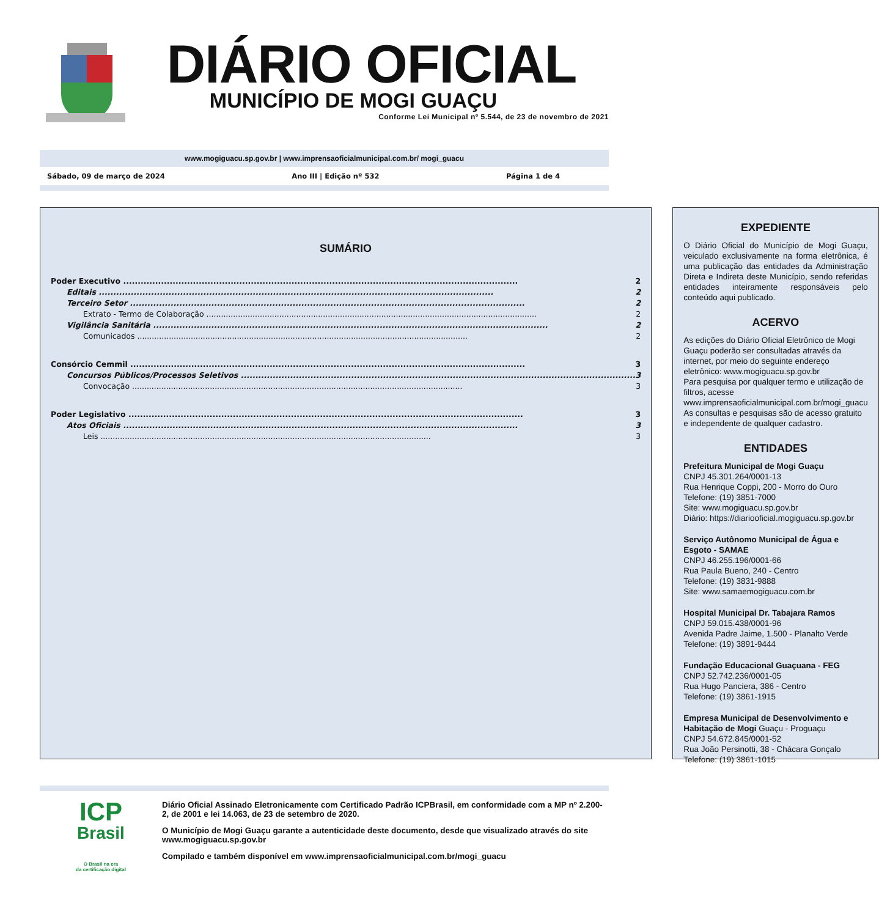DIÁRIO OFICIAL
MUNICÍPIO DE MOGI GUAÇU
Conforme Lei Municipal nº 5.544, de 23 de novembro de 2021
www.mogiguacu.sp.gov.br | www.imprensaoficialmunicipal.com.br/ mogi_guacu
Sábado, 09 de março de 2024 Ano III | Edição nº 532 Página 1 de 4
SUMÁRIO
Poder Executivo 2
Editais 2
Terceiro Setor 2
Extrato - Termo de Colaboração 2
Vigilância Sanitária 2
Comunicados 2
Consórcio Cemmil 3
Concursos Públicos/Processos Seletivos 3
Convocação 3
Poder Legislativo 3
Atos Oficiais 3
Leis 3
EXPEDIENTE
O Diário Oficial do Município de Mogi Guaçu, veiculado exclusivamente na forma eletrônica, é uma publicação das entidades da Administração Direta e Indireta deste Município, sendo referidas entidades inteiramente responsáveis pelo conteúdo aqui publicado.
ACERVO
As edições do Diário Oficial Eletrônico de Mogi Guaçu poderão ser consultadas através da internet, por meio do seguinte endereço eletrônico: www.mogiguacu.sp.gov.br
Para pesquisa por qualquer termo e utilização de filtros, acesse www.imprensaoficialmunicipal.com.br/mogi_guacu
As consultas e pesquisas são de acesso gratuito e independente de qualquer cadastro.
ENTIDADES
Prefeitura Municipal de Mogi Guaçu
CNPJ 45.301.264/0001-13
Rua Henrique Coppi, 200 - Morro do Ouro
Telefone: (19) 3851-7000
Site: www.mogiguacu.sp.gov.br
Diário: https://diariooficial.mogiguacu.sp.gov.br
Serviço Autônomo Municipal de Água e Esgoto - SAMAE
CNPJ 46.255.196/0001-66
Rua Paula Bueno, 240 - Centro
Telefone: (19) 3831-9888
Site: www.samaemogiguacu.com.br
Hospital Municipal Dr. Tabajara Ramos
CNPJ 59.015.438/0001-96
Avenida Padre Jaime, 1.500 - Planalto Verde
Telefone: (19) 3891-9444
Fundação Educacional Guaçuana - FEG
CNPJ 52.742.236/0001-05
Rua Hugo Panciera, 386 - Centro
Telefone: (19) 3861-1915
Empresa Municipal de Desenvolvimento e Habitação de Mogi Guaçu - Proguaçu
CNPJ 54.672.845/0001-52
Rua João Persinotti, 38 - Chácara Gonçalo
Telefone: (19) 3861-1015
ICP
Brasil
O Brasil na era
da certificação digital
Diário Oficial Assinado Eletronicamente com Certificado Padrão ICPBrasil, em conformidade com a MP nº 2.200-2, de 2001 e lei 14.063, de 23 de setembro de 2020.
O Município de Mogi Guaçu garante a autenticidade deste documento, desde que visualizado através do site www.mogiguacu.sp.gov.br
Compilado e também disponível em www.imprensaoficialmunicipal.com.br/mogi_guacu